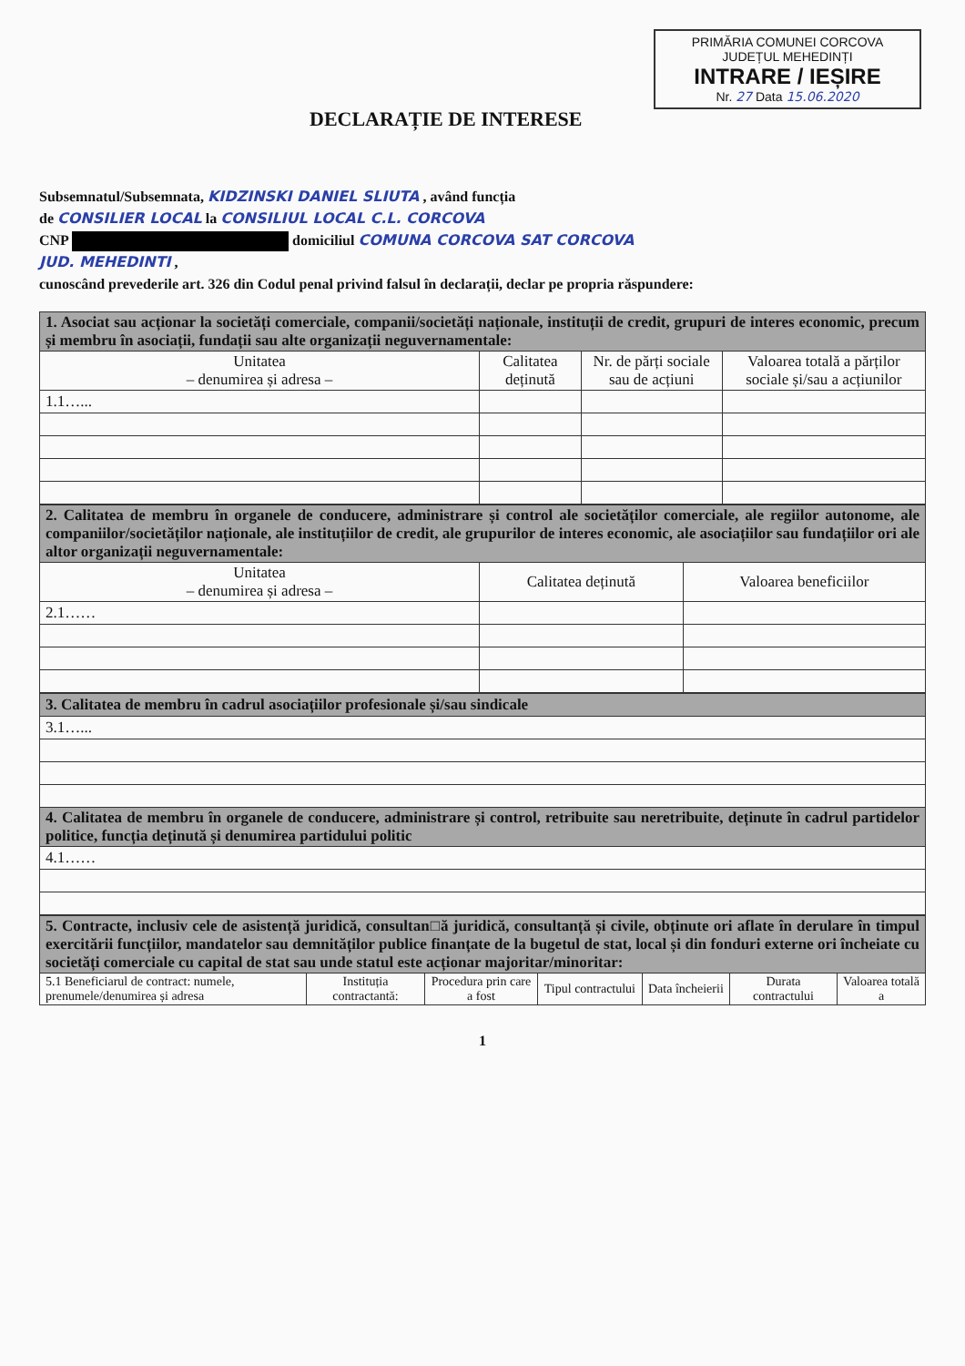PRIMĂRIA COMUNEI CORCOVA
JUDEȚUL MEHEDINȚI
INTRARE / IEȘIRE
Nr. 27 Data 15.06.2020
DECLARAȚIE DE INTERESE
Subsemnatul/Subsemnata, KIDZINSKI DANIEL SLIUTA , având funcția
de CONSILIER LOCAL la CONSILIUL LOCAL C.L. CORCOVA
CNP domiciliul COMUNA CORCOVA SAT CORCOVA
JUD. MEHEDINTI ,
cunoscând prevederile art. 326 din Codul penal privind falsul în declarații, declar pe propria răspundere:
| 1. Asociat sau acționar la societăți comerciale, companii/societăți naționale, instituții de credit, grupuri de interes economic, precum și membru în asociații, fundații sau alte organizații neguvernamentale: | | | |
| Unitatea – denumirea și adresa – | Calitatea deținută | Nr. de părți sociale sau de acțiuni | Valoarea totală a părților sociale și/sau a acțiunilor |
| 1.1…... | | | |
| 2. Calitatea de membru în organele de conducere, administrare și control ale societăților comerciale, ale regiilor autonome, ale companiilor/societăților naționale, ale instituțiilor de credit, ale grupurilor de interes economic, ale asociațiilor sau fundațiilor ori ale altor organizații neguvernamentale: | | |
| Unitatea – denumirea și adresa – | Calitatea deținută | Valoarea beneficiilor |
| 2.1…… | | |
| 3. Calitatea de membru în cadrul asociațiilor profesionale și/sau sindicale |
| 3.1…... |
| 4. Calitatea de membru în organele de conducere, administrare și control, retribuite sau neretribuite, deținute în cadrul partidelor politice, funcția deținută și denumirea partidului politic |
| 4.1…… |
| 5. Contracte, inclusiv cele de asistență juridică, consultan□ă juridică, consultanță și civile, obținute ori aflate în derulare în timpul exercitării funcțiilor, mandatelor sau demnităților publice finanțate de la bugetul de stat, local și din fonduri externe ori încheiate cu societăți comerciale cu capital de stat sau unde statul este acționar majoritar/minoritar: | | | | | | |
| 5.1 Beneficiarul de contract: numele, prenumele/denumirea și adresa | Instituția contractantă: | Procedura prin care a fost | Tipul contractului | Data încheierii | Durata contractului | Valoarea totală a |
1